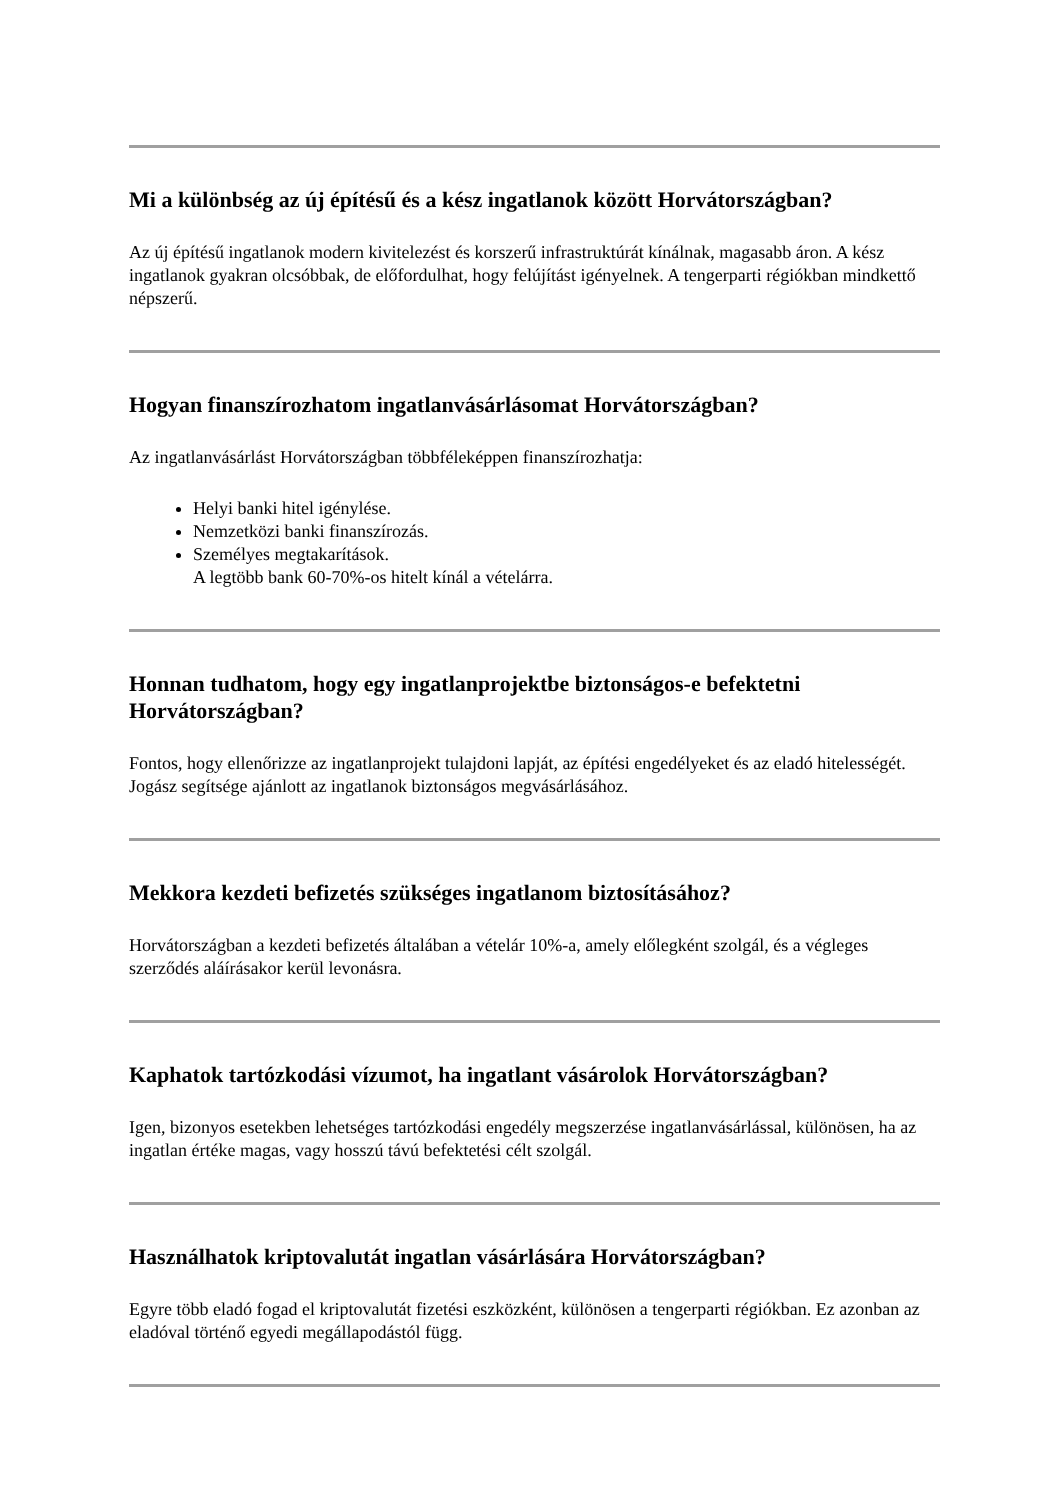Mi a különbség az új építésű és a kész ingatlanok között Horvátországban?
Az új építésű ingatlanok modern kivitelezést és korszerű infrastruktúrát kínálnak, magasabb áron. A kész ingatlanok gyakran olcsóbbak, de előfordulhat, hogy felújítást igényelnek. A tengerparti régiókban mindkettő népszerű.
Hogyan finanszírozhatom ingatlanvásárlásomat Horvátországban?
Az ingatlanvásárlást Horvátországban többféleképpen finanszírozhatja:
Helyi banki hitel igénylése.
Nemzetközi banki finanszírozás.
Személyes megtakarítások.
A legtöbb bank 60-70%-os hitelt kínál a vételárra.
Honnan tudhatom, hogy egy ingatlanprojektbe biztonságos-e befektetni Horvátországban?
Fontos, hogy ellenőrizze az ingatlanprojekt tulajdoni lapját, az építési engedélyeket és az eladó hitelességét. Jogász segítsége ajánlott az ingatlanok biztonságos megvásárlásához.
Mekkora kezdeti befizetés szükséges ingatlanom biztosításához?
Horvátországban a kezdeti befizetés általában a vételár 10%-a, amely előlegként szolgál, és a végleges szerződés aláírásakor kerül levonásra.
Kaphatok tartózkodási vízumot, ha ingatlant vásárolok Horvátországban?
Igen, bizonyos esetekben lehetséges tartózkodási engedély megszerzése ingatlanvásárlással, különösen, ha az ingatlan értéke magas, vagy hosszú távú befektetési célt szolgál.
Használhatok kriptovalutát ingatlan vásárlására Horvátországban?
Egyre több eladó fogad el kriptovalutát fizetési eszközként, különösen a tengerparti régiókban. Ez azonban az eladóval történő egyedi megállapodástól függ.